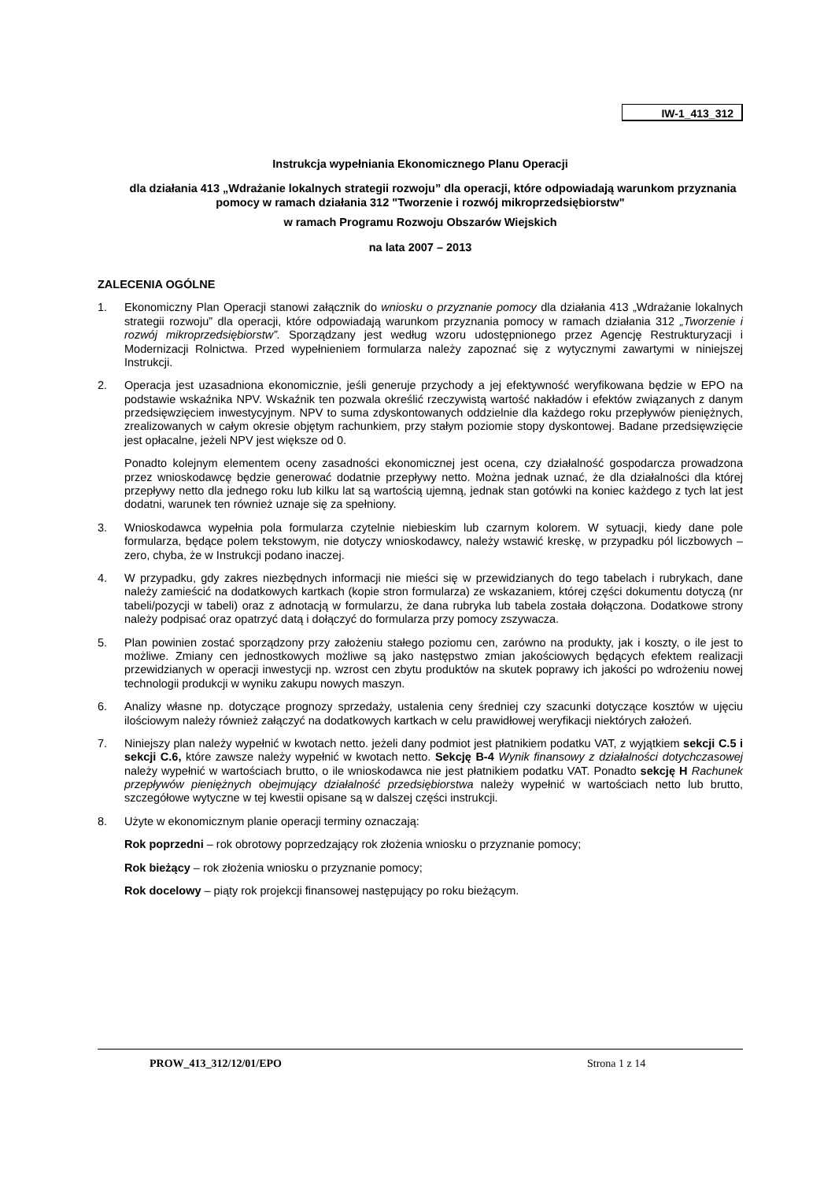IW-1_413_312
Instrukcja wypełniania Ekonomicznego Planu Operacji
dla działania 413 „Wdrażanie lokalnych strategii rozwoju” dla operacji, które odpowiadają warunkom przyznania pomocy w ramach działania 312 "Tworzenie i rozwój mikroprzedsiębiorstw"
w ramach Programu Rozwoju Obszarów Wiejskich
na lata 2007 – 2013
ZALECENIA OGÓLNE
1. Ekonomiczny Plan Operacji stanowi załącznik do wniosku o przyznanie pomocy dla działania 413 „Wdrażanie lokalnych strategii rozwoju” dla operacji, które odpowiadają warunkom przyznania pomocy w ramach działania 312 „Tworzenie i rozwój mikroprzedsiębiorstw”. Sporządzany jest według wzoru udostępnionego przez Agencję Restrukturyzacji i Modernizacji Rolnictwa. Przed wypełnieniem formularza należy zapoznać się z wytycznymi zawartymi w niniejszej Instrukcji.
2. Operacja jest uzasadniona ekonomicznie, jeśli generuje przychody a jej efektywność weryfikowana będzie w EPO na podstawie wskaźnika NPV. Wskaźnik ten pozwala określić rzeczywistą wartość nakładów i efektów związanych z danym przedsięwzięciem inwestycyjnym. NPV to suma zdyskontowanych oddzielnie dla każdego roku przepływów pieniężnych, zrealizowanych w całym okresie objętym rachunkiem, przy stałym poziomie stopy dyskontowej. Badane przedsięwzięcie jest opłacalne, jeżeli NPV jest większe od 0.
Ponadto kolejnym elementem oceny zasadności ekonomicznej jest ocena, czy działalność gospodarcza prowadzona przez wnioskodawcę będzie generować dodatnie przepływy netto. Można jednak uznać, że dla działalności dla której przepływy netto dla jednego roku lub kilku lat są wartością ujemną, jednak stan gotówki na koniec każdego z tych lat jest dodatni, warunek ten również uznaje się za spełniony.
3. Wnioskodawca wypełnia pola formularza czytelnie niebieskim lub czarnym kolorem. W sytuacji, kiedy dane pole formularza, będące polem tekstowym, nie dotyczy wnioskodawcy, należy wstawić kreskę, w przypadku pól liczbowych – zero, chyba, że w Instrukcji podano inaczej.
4. W przypadku, gdy zakres niezbędnych informacji nie mieści się w przewidzianych do tego tabelach i rubrykach, dane należy zamieścić na dodatkowych kartkach (kopie stron formularza) ze wskazaniem, której części dokumentu dotyczą (nr tabeli/pozycji w tabeli) oraz z adnotacją w formularzu, że dana rubryka lub tabela została dołączona. Dodatkowe strony należy podpisać oraz opatrzyć datą i dołączyć do formularza przy pomocy zszywacza.
5. Plan powinien zostać sporządzony przy założeniu stałego poziomu cen, zarówno na produkty, jak i koszty, o ile jest to możliwe. Zmiany cen jednostkowych możliwe są jako następstwo zmian jakościowych będących efektem realizacji przewidzianych w operacji inwestycji np. wzrost cen zbytu produktów na skutek poprawy ich jakości po wdrożeniu nowej technologii produkcji w wyniku zakupu nowych maszyn.
6. Analizy własne np. dotyczące prognozy sprzedaży, ustalenia ceny średniej czy szacunki dotyczące kosztów w ujęciu ilościowym należy również załączyć na dodatkowych kartkach w celu prawidłowej weryfikacji niektórych założeń.
7. Niniejszy plan należy wypełnić w kwotach netto. jeżeli dany podmiot jest płatnikiem podatku VAT, z wyjątkiem sekcji C.5 i sekcji C.6, które zawsze należy wypełnić w kwotach netto. Sekcję B-4 Wynik finansowy z działalności dotychczasowej należy wypełnić w wartościach brutto, o ile wnioskodawca nie jest płatnikiem podatku VAT. Ponadto sekcję H Rachunek przepływów pieniężnych obejmujący działalność przedsiębiorstwa należy wypełnić w wartościach netto lub brutto, szczegółowe wytyczne w tej kwestii opisane są w dalszej części instrukcji.
8. Użyte w ekonomicznym planie operacji terminy oznaczają:
Rok poprzedni – rok obrotowy poprzedzający rok złożenia wniosku o przyznanie pomocy;
Rok bieżący – rok złożenia wniosku o przyznanie pomocy;
Rok docelowy – piąty rok projekcji finansowej następujący po roku bieżącym.
PROW_413_312/12/01/EPO Strona 1 z 14